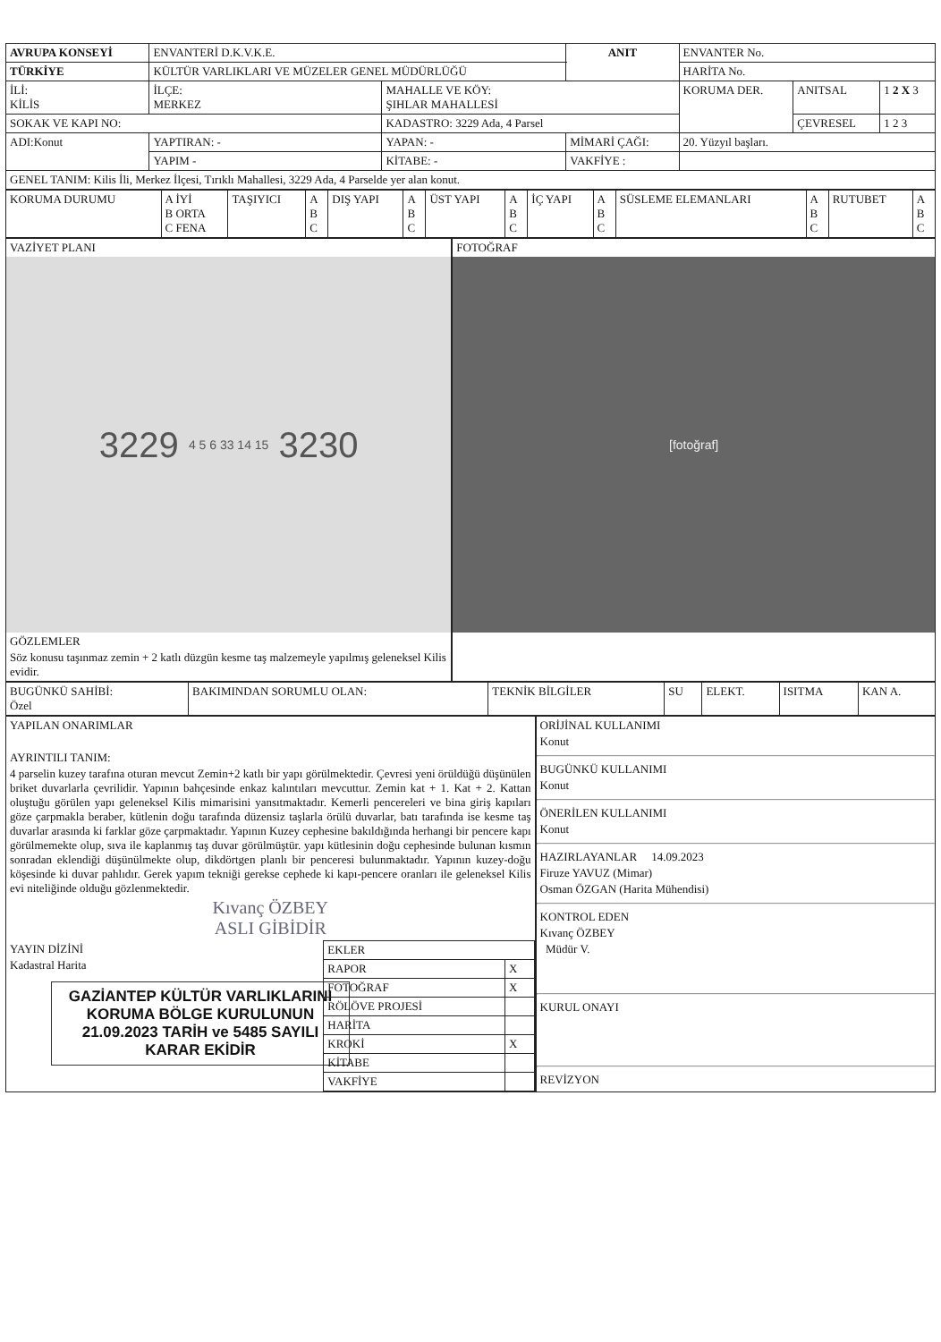| AVRUPA KONSEYİ | ENVANTERİ D.K.V.K.E. | | ANIT | ENVANTER No. | | |
| TÜRKİYE | KÜLTÜR VARLIKLARI VE MÜZELER GENEL MÜDÜRLÜĞÜ | | | HARİTA No. | | |
| İLİ: KİLİS | İLÇE: MERKEZ | MAHALLE VE KÖY: ŞIHLAR MAHALLESİ | | KORUMA DER. | ANITSAL | 1 2 X 3 |
| SOKAK VE KAPI NO: | | KADASTRO: 3229 Ada, 4 Parsel | | | ÇEVRESEL | 1 2 3 |
| ADI:Konut | YAPTIRAN: - | YAPAN: - | MİMARİ ÇAĞI: | 20. Yüzyıl başları. | | |
| | YAPIM - | KİTABE: - | VAKFİYE : | | | |
| GENEL TANIM: Kilis İli, Merkez İlçesi, Tırıklı Mahallesi, 3229 Ada, 4 Parselde yer alan konut. | | | | | | |
| KORUMA DURUMU | A İYİ B ORTA C FENA | TAŞIYICI | A B C | DIŞ YAPI | A B C | ÜST YAPI | A B C | İÇ YAPI | A B C | SÜSLEME ELEMANLARI | A B C | RUTUBET | A B C |
VAZİYET PLANI
3229 4 5 6 33 14 15 3230
GÖZLEMLER
Söz konusu taşınmaz zemin + 2 katlı düzgün kesme taş malzemeyle yapılmış geleneksel Kilis evidir.
FOTOĞRAF
[fotoğraf]
| BUGÜNKÜ SAHİBİ: Özel | BAKIMINDAN SORUMLU OLAN: | TEKNİK BİLGİLER | SU | ELEKT. | ISITMA | KAN A. |
YAPILAN ONARIMLAR
AYRINTILI TANIM:
4 parselin kuzey tarafına oturan mevcut Zemin+2 katlı bir yapı görülmektedir. Çevresi yeni örüldüğü düşünülen briket duvarlarla çevrilidir. Yapının bahçesinde enkaz kalıntıları mevcuttur. Zemin kat + 1. Kat + 2. Kattan oluştuğu görülen yapı geleneksel Kilis mimarisini yansıtmaktadır. Kemerli pencereleri ve bina giriş kapıları göze çarpmakla beraber, kütlenin doğu tarafında düzensiz taşlarla örülü duvarlar, batı tarafında ise kesme taş duvarlar arasında ki farklar göze çarpmaktadır. Yapının Kuzey cephesine bakıldığında herhangi bir pencere kapı görülmemekte olup, sıva ile kaplanmış taş duvar görülmüştür. yapı kütlesinin doğu cephesinde bulunan kısmın sonradan eklendiği düşünülmekte olup, dikdörtgen planlı bir penceresi bulunmaktadır. Yapının kuzey-doğu köşesinde ki duvar pahlıdır. Gerek yapım tekniği gerekse cephede ki kapı-pencere oranları ile geleneksel Kilis evi niteliğinde olduğu gözlenmektedir.
Kıvanç ÖZBEY
ASLI GİBİDİR
YAYIN DİZİNİ
Kadastral Harita
GAZİANTEP KÜLTÜR VARLIKLARINI KORUMA BÖLGE KURULUNUN 21.09.2023 TARİH ve 5485 SAYILI KARAR EKİDİR
| EKLER | |
| RAPOR | X |
| FOTOĞRAF | X |
| RÖLÖVE PROJESİ | |
| HARİTA | |
| KROKİ | X |
| KİTABE | |
| VAKFİYE | |
ORİJİNAL KULLANIMI
Konut
BUGÜNKÜ KULLANIMI
Konut
ÖNERİLEN KULLANIMI
Konut
HAZIRLAYANLAR 14.09.2023
Firuze YAVUZ (Mimar)
Osman ÖZGAN (Harita Mühendisi)
KONTROL EDEN
Kıvanç ÖZBEY
Müdür V.
KURUL ONAYI
REVİZYON